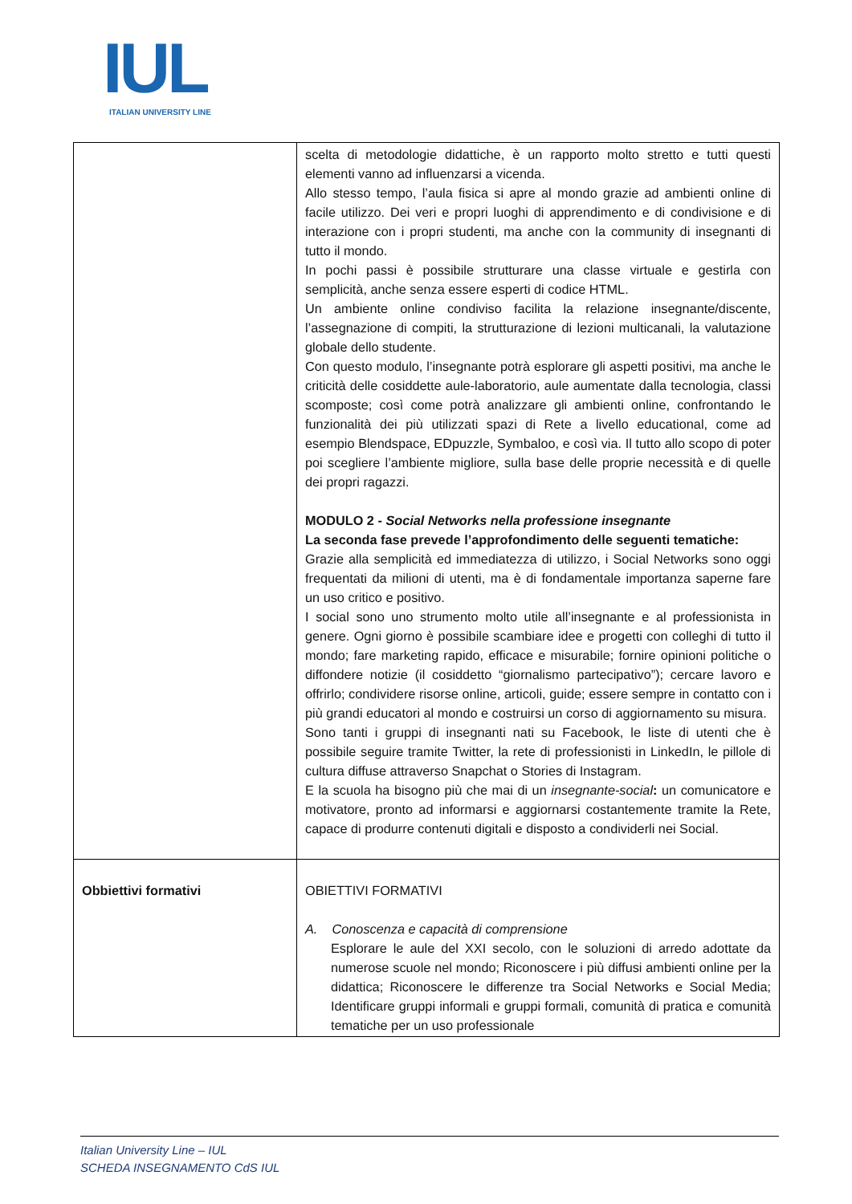IUL
ITALIAN UNIVERSITY LINE
| | scelta di metodologie didattiche, è un rapporto molto stretto e tutti questi elementi vanno ad influenzarsi a vicenda. Allo stesso tempo, l’aula fisica si apre al mondo grazie ad ambienti online di facile utilizzo. Dei veri e propri luoghi di apprendimento e di condivisione e di interazione con i propri studenti, ma anche con la community di insegnanti di tutto il mondo. In pochi passi è possibile strutturare una classe virtuale e gestirla con semplicità, anche senza essere esperti di codice HTML. Un ambiente online condiviso facilita la relazione insegnante/discente, l’assegnazione di compiti, la strutturazione di lezioni multicanali, la valutazione globale dello studente. Con questo modulo, l’insegnante potrà esplorare gli aspetti positivi, ma anche le criticità delle cosiddette aule-laboratorio, aule aumentate dalla tecnologia, classi scomposte; così come potrà analizzare gli ambienti online, confrontando le funzionalità dei più utilizzati spazi di Rete a livello educational, come ad esempio Blendspace, EDpuzzle, Symbaloo, e così via. Il tutto allo scopo di poter poi scegliere l’ambiente migliore, sulla base delle proprie necessità e di quelle dei propri ragazzi. MODULO 2 - Social Networks nella professione insegnante La seconda fase prevede l’approfondimento delle seguenti tematiche: Grazie alla semplicità ed immediatezza di utilizzo, i Social Networks sono oggi frequentati da milioni di utenti, ma è di fondamentale importanza saperne fare un uso critico e positivo. I social sono uno strumento molto utile all’insegnante e al professionista in genere. Ogni giorno è possibile scambiare idee e progetti con colleghi di tutto il mondo; fare marketing rapido, efficace e misurabile; fornire opinioni politiche o diffondere notizie (il cosiddetto “giornalismo partecipativo”); cercare lavoro e offrirlo; condividere risorse online, articoli, guide; essere sempre in contatto con i più grandi educatori al mondo e costruirsi un corso di aggiornamento su misura. Sono tanti i gruppi di insegnanti nati su Facebook, le liste di utenti che è possibile seguire tramite Twitter, la rete di professionisti in LinkedIn, le pillole di cultura diffuse attraverso Snapchat o Stories di Instagram. E la scuola ha bisogno più che mai di un insegnante-social : un comunicatore e motivatore, pronto ad informarsi e aggiornarsi costantemente tramite la Rete, capace di produrre contenuti digitali e disposto a condividerli nei Social. |
| Obbiettivi formativi | OBIETTIVI FORMATIVI A. Conoscenza e capacità di comprensione Esplorare le aule del XXI secolo, con le soluzioni di arredo adottate da numerose scuole nel mondo; Riconoscere i più diffusi ambienti online per la didattica; Riconoscere le differenze tra Social Networks e Social Media; Identificare gruppi informali e gruppi formali, comunità di pratica e comunità tematiche per un uso professionale |
Italian University Line – IUL
SCHEDA INSEGNAMENTO CdS IUL